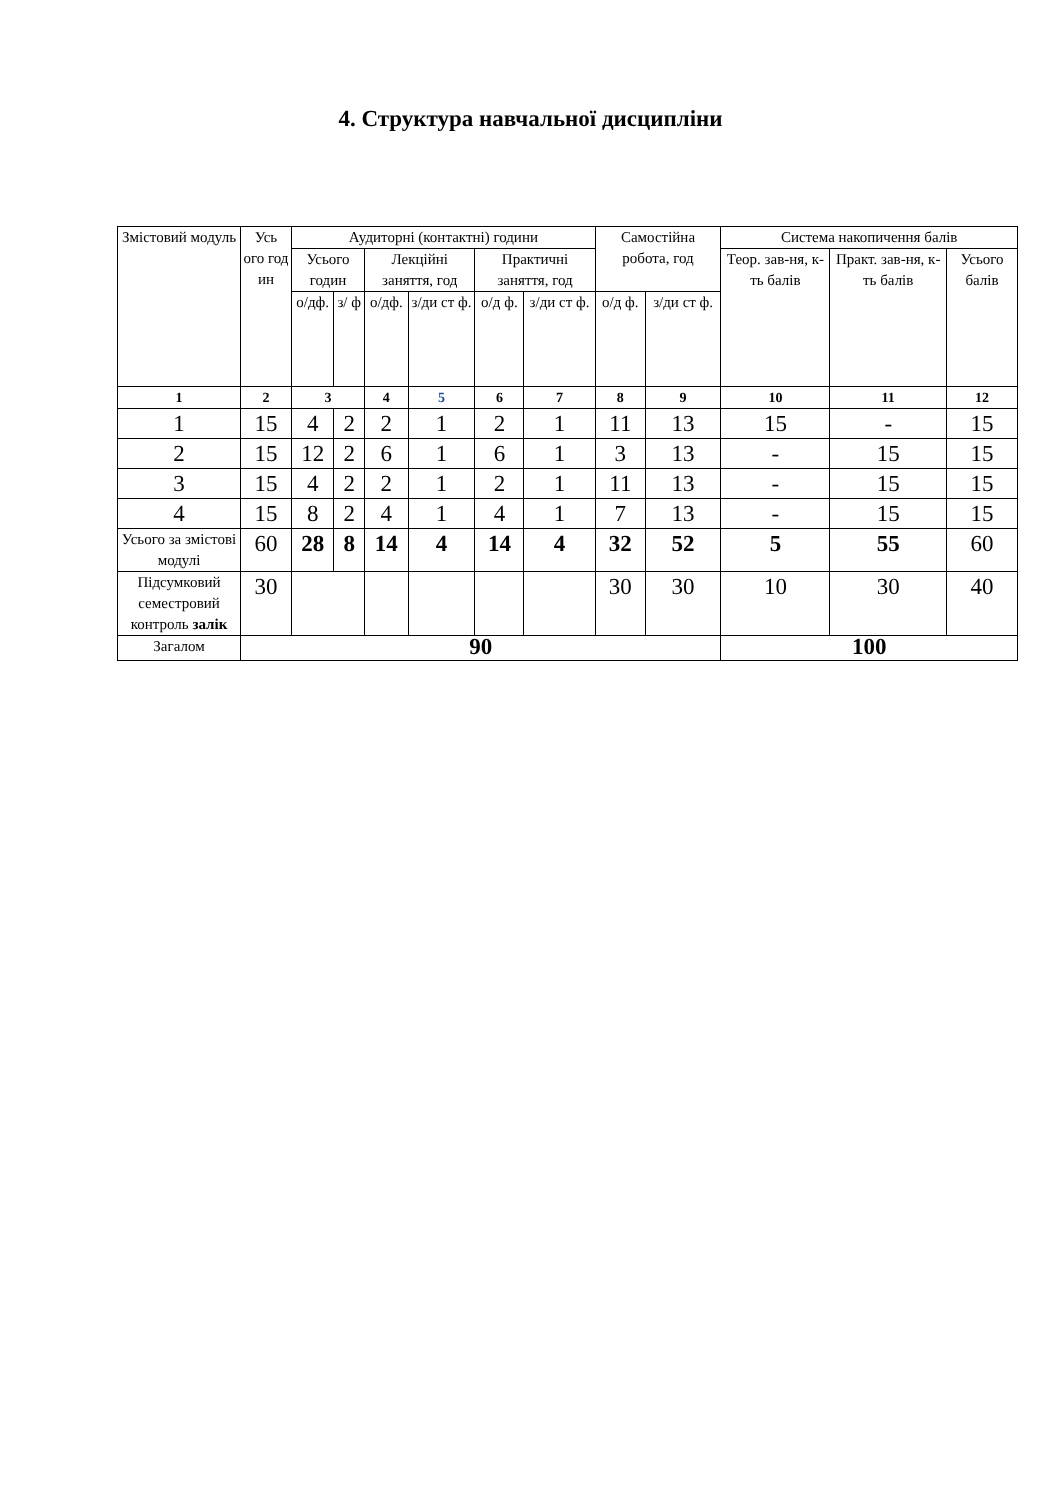4. Структура навчальної дисципліни
| Змістовий модуль | Усь ого год ин | Аудиторні (контактні) години | | | | | | Самостійна робота, год | | Система накопичення балів | | |
| --- | --- | --- | --- | --- | --- | --- | --- | --- | --- | --- | --- | --- |
| | | Усього годин | | Лекційні заняття, год | | Практичні заняття, год | | | | Теор. зав-ня, к-ть балів | Практ. зав-ня, к-ть балів | Усього балів |
| | | о/дф. | з/ ф | | | | | | | | | |
| | | | | о/дф. | з/ди ст ф. | о/д ф. | з/ди ст ф. | о/д ф. | з/ди ст ф. | | | |
| 1 | 2 | 3 | | 4 | 5 | 6 | 7 | 8 | 9 | 10 | 11 | 12 |
| 1 | 15 | 4 | 2 | 2 | 1 | 2 | 1 | 11 | 13 | 15 | - | 15 |
| 2 | 15 | 12 | 2 | 6 | 1 | 6 | 1 | 3 | 13 | - | 15 | 15 |
| 3 | 15 | 4 | 2 | 2 | 1 | 2 | 1 | 11 | 13 | - | 15 | 15 |
| 4 | 15 | 8 | 2 | 4 | 1 | 4 | 1 | 7 | 13 | - | 15 | 15 |
| Усього за змістові модулі | 60 | 28 | 8 | 14 | 4 | 14 | 4 | 32 | 52 | 5 | 55 | 60 |
| Підсумковий семестровий контроль залік | 30 | | | | | | | 30 | 30 | 10 | 30 | 40 |
| Загалом | 90 | | | | | | | | | 100 | | |